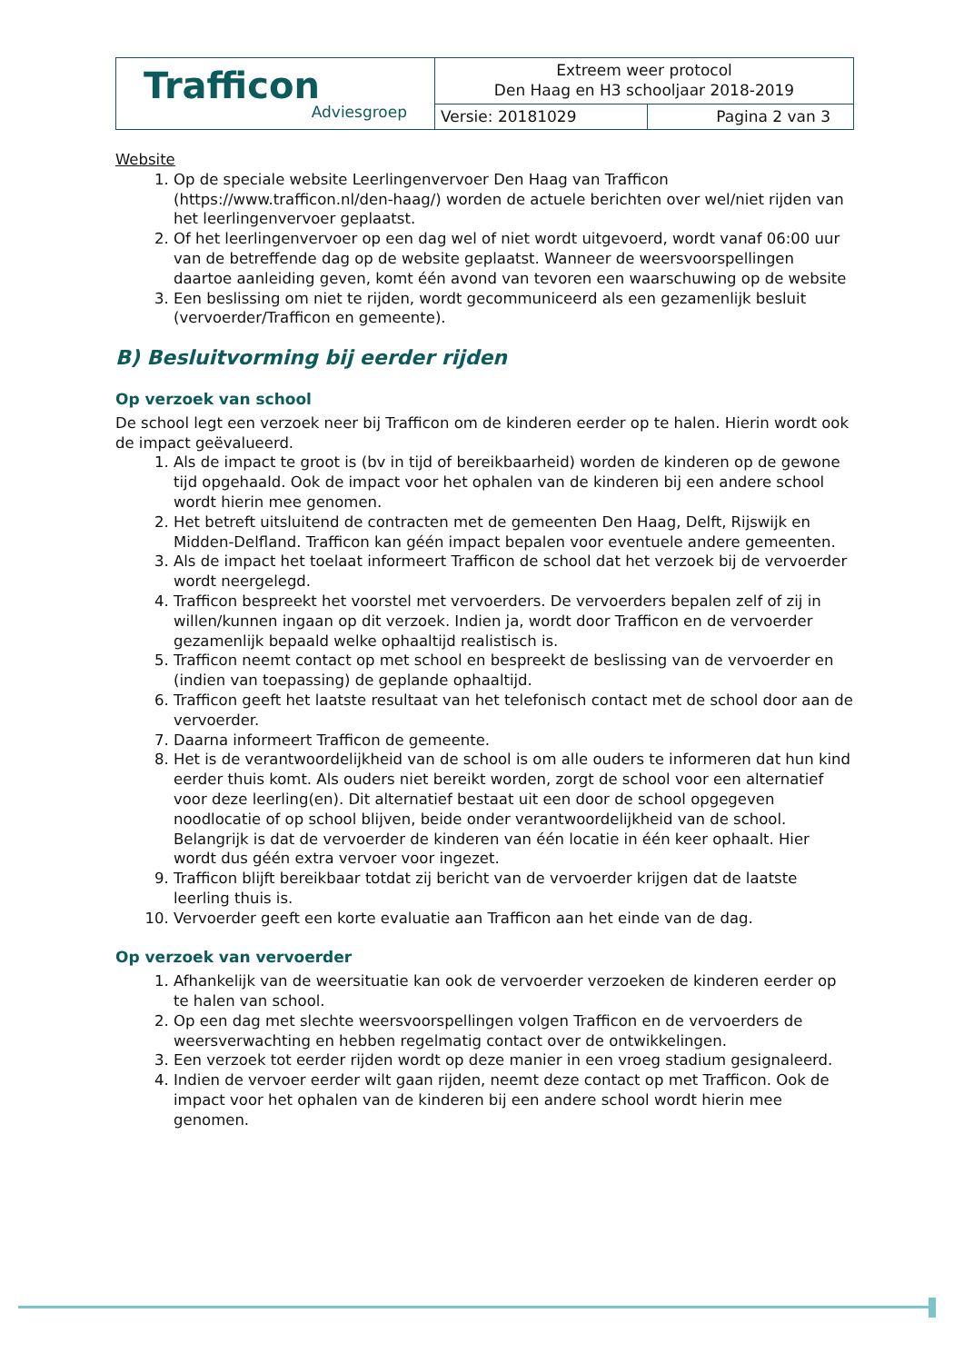| Trafficon Adviesgroep | Extreem weer protocol Den Haag en H3 schooljaar 2018-2019 | |
| | Versie: 20181029 | Pagina 2 van 3 |
Website
1. Op de speciale website Leerlingenvervoer Den Haag van Trafficon (https://www.trafficon.nl/den-haag/) worden de actuele berichten over wel/niet rijden van het leerlingenvervoer geplaatst.
2. Of het leerlingenvervoer op een dag wel of niet wordt uitgevoerd, wordt vanaf 06:00 uur van de betreffende dag op de website geplaatst. Wanneer de weersvoorspellingen daartoe aanleiding geven, komt één avond van tevoren een waarschuwing op de website
3. Een beslissing om niet te rijden, wordt gecommuniceerd als een gezamenlijk besluit (vervoerder/Trafficon en gemeente).
B) Besluitvorming bij eerder rijden
Op verzoek van school
De school legt een verzoek neer bij Trafficon om de kinderen eerder op te halen. Hierin wordt ook de impact geëvalueerd.
1. Als de impact te groot is (bv in tijd of bereikbaarheid) worden de kinderen op de gewone tijd opgehaald. Ook de impact voor het ophalen van de kinderen bij een andere school wordt hierin mee genomen.
2. Het betreft uitsluitend de contracten met de gemeenten Den Haag, Delft, Rijswijk en Midden-Delfland. Trafficon kan géén impact bepalen voor eventuele andere gemeenten.
3. Als de impact het toelaat informeert Trafficon de school dat het verzoek bij de vervoerder wordt neergelegd.
4. Trafficon bespreekt het voorstel met vervoerders. De vervoerders bepalen zelf of zij in willen/kunnen ingaan op dit verzoek. Indien ja, wordt door Trafficon en de vervoerder gezamenlijk bepaald welke ophaaltijd realistisch is.
5. Trafficon neemt contact op met school en bespreekt de beslissing van de vervoerder en (indien van toepassing) de geplande ophaaltijd.
6. Trafficon geeft het laatste resultaat van het telefonisch contact met de school door aan de vervoerder.
7. Daarna informeert Trafficon de gemeente.
8. Het is de verantwoordelijkheid van de school is om alle ouders te informeren dat hun kind eerder thuis komt. Als ouders niet bereikt worden, zorgt de school voor een alternatief voor deze leerling(en). Dit alternatief bestaat uit een door de school opgegeven noodlocatie of op school blijven, beide onder verantwoordelijkheid van de school. Belangrijk is dat de vervoerder de kinderen van één locatie in één keer ophaalt. Hier wordt dus géén extra vervoer voor ingezet.
9. Trafficon blijft bereikbaar totdat zij bericht van de vervoerder krijgen dat de laatste leerling thuis is.
10. Vervoerder geeft een korte evaluatie aan Trafficon aan het einde van de dag.
Op verzoek van vervoerder
1. Afhankelijk van de weersituatie kan ook de vervoerder verzoeken de kinderen eerder op te halen van school.
2. Op een dag met slechte weersvoorspellingen volgen Trafficon en de vervoerders de weersverwachting en hebben regelmatig contact over de ontwikkelingen.
3. Een verzoek tot eerder rijden wordt op deze manier in een vroeg stadium gesignaleerd.
4. Indien de vervoer eerder wilt gaan rijden, neemt deze contact op met Trafficon. Ook de impact voor het ophalen van de kinderen bij een andere school wordt hierin mee genomen.